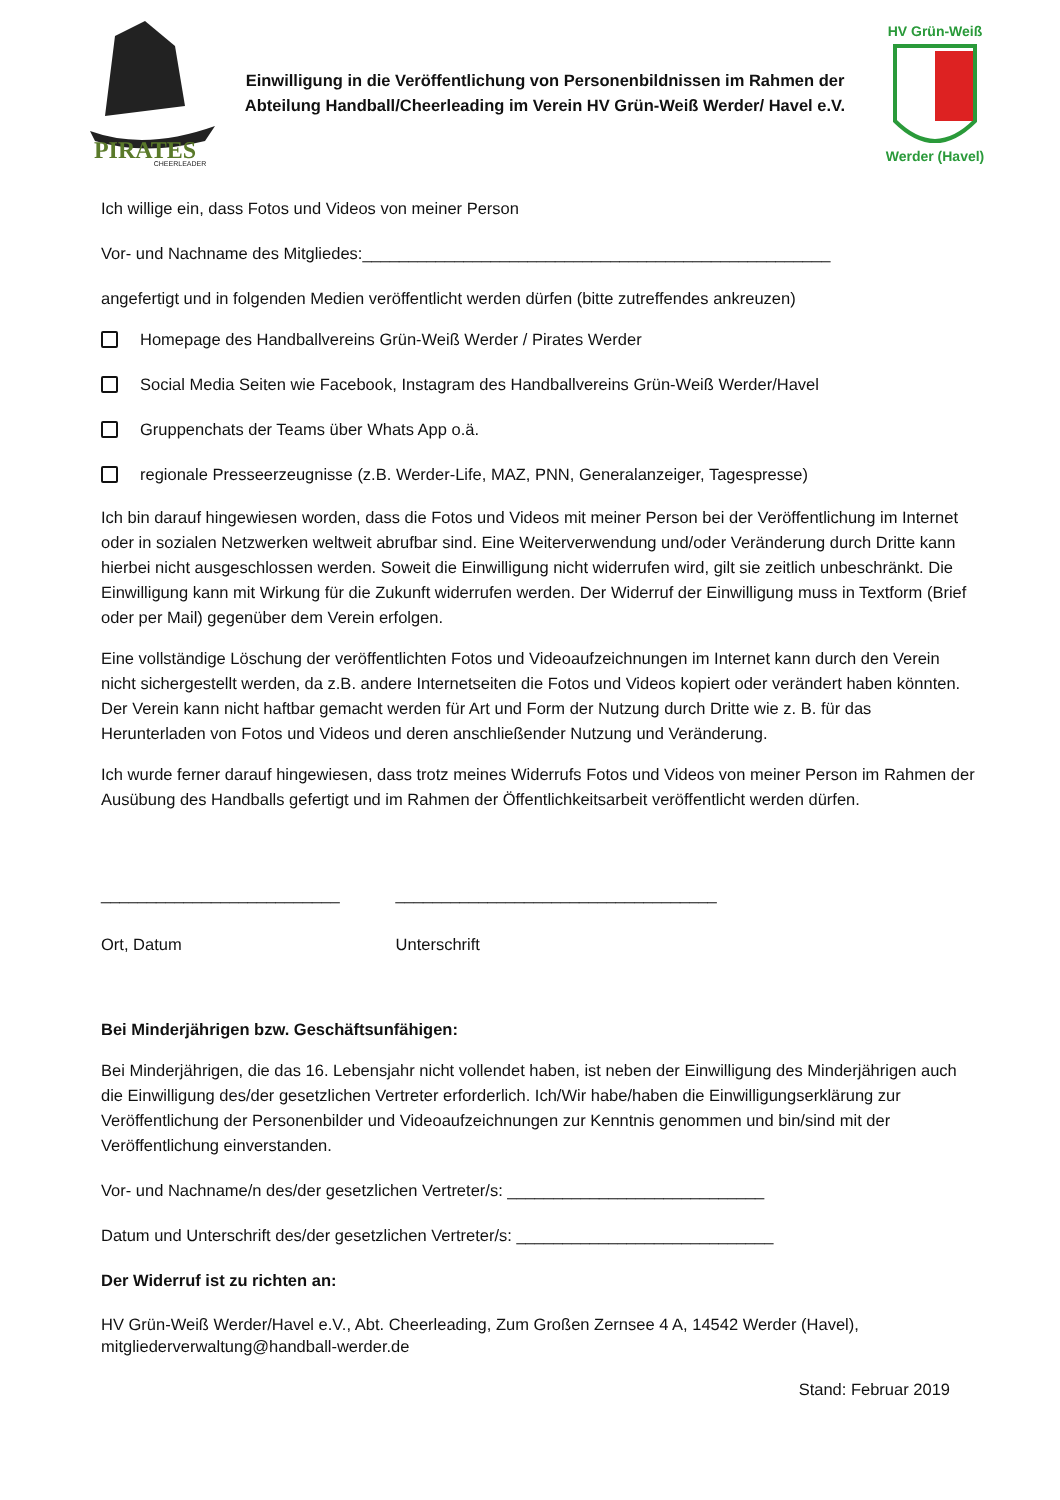PIRATES
CHEERLEADER
Einwilligung in die Veröffentlichung von Personenbildnissen im Rahmen der Abteilung Handball/Cheerleading im Verein HV Grün-Weiß Werder/ Havel e.V.
HV Grün-Weiß
Werder (Havel)
Ich willige ein, dass Fotos und Videos von meiner Person
Vor- und Nachname des Mitgliedes:___________________________________________________
angefertigt und in folgenden Medien veröffentlicht werden dürfen (bitte zutreffendes ankreuzen)
Homepage des Handballvereins Grün-Weiß Werder / Pirates Werder
Social Media Seiten wie Facebook, Instagram des Handballvereins Grün-Weiß Werder/Havel
Gruppenchats der Teams über Whats App o.ä.
regionale Presseerzeugnisse (z.B. Werder-Life, MAZ, PNN, Generalanzeiger, Tagespresse)
Ich bin darauf hingewiesen worden, dass die Fotos und Videos mit meiner Person bei der Veröffentlichung im Internet oder in sozialen Netzwerken weltweit abrufbar sind. Eine Weiterverwendung und/oder Veränderung durch Dritte kann hierbei nicht ausgeschlossen werden. Soweit die Einwilligung nicht widerrufen wird, gilt sie zeitlich unbeschränkt. Die Einwilligung kann mit Wirkung für die Zukunft widerrufen werden. Der Widerruf der Einwilligung muss in Textform (Brief oder per Mail) gegenüber dem Verein erfolgen.
Eine vollständige Löschung der veröffentlichten Fotos und Videoaufzeichnungen im Internet kann durch den Verein nicht sichergestellt werden, da z.B. andere Internetseiten die Fotos und Videos kopiert oder verändert haben könnten. Der Verein kann nicht haftbar gemacht werden für Art und Form der Nutzung durch Dritte wie z. B. für das Herunterladen von Fotos und Videos und deren anschließender Nutzung und Veränderung.
Ich wurde ferner darauf hingewiesen, dass trotz meines Widerrufs Fotos und Videos von meiner Person im Rahmen der Ausübung des Handballs gefertigt und im Rahmen der Öffentlichkeitsarbeit veröffentlicht werden dürfen.
__________________________
Ort, Datum
___________________________________
Unterschrift
Bei Minderjährigen bzw. Geschäftsunfähigen:
Bei Minderjährigen, die das 16. Lebensjahr nicht vollendet haben, ist neben der Einwilligung des Minderjährigen auch die Einwilligung des/der gesetzlichen Vertreter erforderlich. Ich/Wir habe/haben die Einwilligungserklärung zur Veröffentlichung der Personenbilder und Videoaufzeichnungen zur Kenntnis genommen und bin/sind mit der Veröffentlichung einverstanden.
Vor- und Nachname/n des/der gesetzlichen Vertreter/s: ____________________________
Datum und Unterschrift des/der gesetzlichen Vertreter/s: ____________________________
Der Widerruf ist zu richten an:
HV Grün-Weiß Werder/Havel e.V., Abt. Cheerleading, Zum Großen Zernsee 4 A, 14542 Werder (Havel), mitgliederverwaltung@handball-werder.de
Stand: Februar 2019